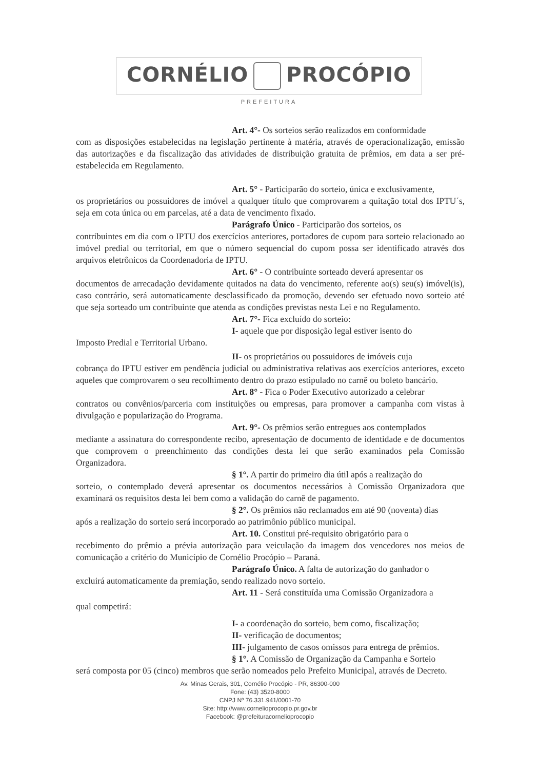CORNÉLIO PROCÓPIO
PREFEITURA
Art. 4°- Os sorteios serão realizados em conformidade
com as disposições estabelecidas na legislação pertinente à matéria, através de operacionalização, emissão das autorizações e da fiscalização das atividades de distribuição gratuita de prêmios, em data a ser pré-estabelecida em Regulamento.
Art. 5° - Participarão do sorteio, única e exclusivamente,
os proprietários ou possuidores de imóvel a qualquer título que comprovarem a quitação total dos IPTU´s, seja em cota única ou em parcelas, até a data de vencimento fixado.
Parágrafo Único - Participarão dos sorteios, os
contribuintes em dia com o IPTU dos exercícios anteriores, portadores de cupom para sorteio relacionado ao imóvel predial ou territorial, em que o número sequencial do cupom possa ser identificado através dos arquivos eletrônicos da Coordenadoria de IPTU.
Art. 6° - O contribuinte sorteado deverá apresentar os
documentos de arrecadação devidamente quitados na data do vencimento, referente ao(s) seu(s) imóvel(is), caso contrário, será automaticamente desclassificado da promoção, devendo ser efetuado novo sorteio até que seja sorteado um contribuinte que atenda as condições previstas nesta Lei e no Regulamento.
Art. 7°- Fica excluído do sorteio:
I- aquele que por disposição legal estiver isento do
Imposto Predial e Territorial Urbano.
II- os proprietários ou possuidores de imóveis cuja
cobrança do IPTU estiver em pendência judicial ou administrativa relativas aos exercícios anteriores, exceto aqueles que comprovarem o seu recolhimento dentro do prazo estipulado no carnê ou boleto bancário.
Art. 8° - Fica o Poder Executivo autorizado a celebrar
contratos ou convênios/parceria com instituições ou empresas, para promover a campanha com vistas à divulgação e popularização do Programa.
Art. 9°- Os prêmios serão entregues aos contemplados
mediante a assinatura do correspondente recibo, apresentação de documento de identidade e de documentos que comprovem o preenchimento das condições desta lei que serão examinados pela Comissão Organizadora.
§ 1°. A partir do primeiro dia útil após a realização do
sorteio, o contemplado deverá apresentar os documentos necessários à Comissão Organizadora que examinará os requisitos desta lei bem como a validação do carnê de pagamento.
§ 2°. Os prêmios não reclamados em até 90 (noventa) dias
após a realização do sorteio será incorporado ao patrimônio público municipal.
Art. 10. Constitui pré-requisito obrigatório para o
recebimento do prêmio a prévia autorização para veiculação da imagem dos vencedores nos meios de comunicação a critério do Município de Cornélio Procópio – Paraná.
Parágrafo Único. A falta de autorização do ganhador o
excluirá automaticamente da premiação, sendo realizado novo sorteio.
Art. 11 - Será constituída uma Comissão Organizadora a
qual competirá:
I- a coordenação do sorteio, bem como, fiscalização;
II- verificação de documentos;
III- julgamento de casos omissos para entrega de prêmios.
§ 1°. A Comissão de Organização da Campanha e Sorteio
será composta por 05 (cinco) membros que serão nomeados pelo Prefeito Municipal, através de Decreto.
Av. Minas Gerais, 301, Cornélio Procópio - PR, 86300-000
Fone: (43) 3520-8000
CNPJ Nº 76.331.941/0001-70
Site: http://www.cornelioprocopio.pr.gov.br
Facebook: @prefeituracornelioprocopio